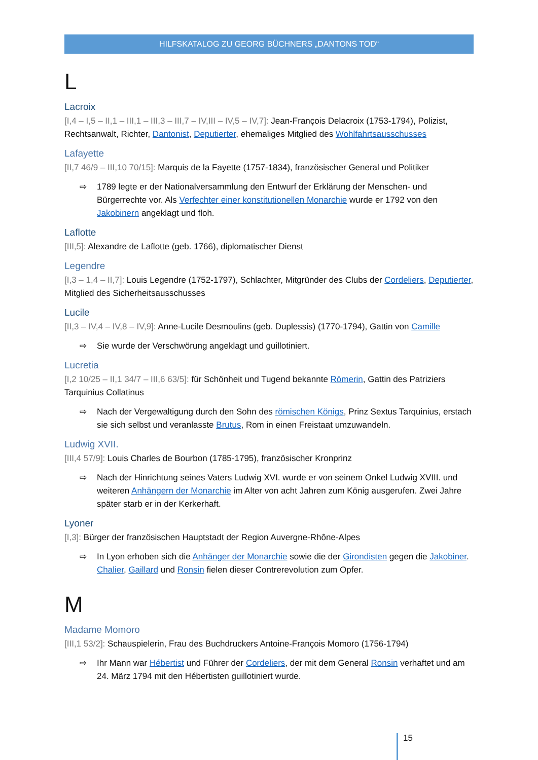HILFSKATALOG ZU GEORG BÜCHNERS „DANTONS TOD“
L
Lacroix
[I,4 – I,5 – II,1 – III,1 – III,3 – III,7 – IV,III – IV,5 – IV,7]: Jean-François Delacroix (1753-1794), Polizist, Rechtsanwalt, Richter, Dantonist, Deputierter, ehemaliges Mitglied des Wohlfahrtsausschusses
Lafayette
[II,7 46/9 – III,10 70/15]: Marquis de la Fayette (1757-1834), französischer General und Politiker
⇨ 1789 legte er der Nationalversammlung den Entwurf der Erklärung der Menschen- und Bürgerrechte vor. Als Verfechter einer konstitutionellen Monarchie wurde er 1792 von den Jakobinern angeklagt und floh.
Laflotte
[III,5]: Alexandre de Laflotte (geb. 1766), diplomatischer Dienst
Legendre
[I,3 – 1,4 – II,7]: Louis Legendre (1752-1797), Schlachter, Mitgründer des Clubs der Cordeliers, Deputierter, Mitglied des Sicherheitsausschusses
Lucile
[II,3 – IV,4 – IV,8 – IV,9]: Anne-Lucile Desmoulins (geb. Duplessis) (1770-1794), Gattin von Camille
⇨ Sie wurde der Verschwörung angeklagt und guillotiniert.
Lucretia
[I,2 10/25 – II,1 34/7 – III,6 63/5]: für Schönheit und Tugend bekannte Römerin, Gattin des Patriziers Tarquinius Collatinus
⇨ Nach der Vergewaltigung durch den Sohn des römischen Königs, Prinz Sextus Tarquinius, erstach sie sich selbst und veranlasste Brutus, Rom in einen Freistaat umzuwandeln.
Ludwig XVII.
[III,4 57/9]: Louis Charles de Bourbon (1785-1795), französischer Kronprinz
⇨ Nach der Hinrichtung seines Vaters Ludwig XVI. wurde er von seinem Onkel Ludwig XVIII. und weiteren Anhängern der Monarchie im Alter von acht Jahren zum König ausgerufen. Zwei Jahre später starb er in der Kerkerhaft.
Lyoner
[I,3]: Bürger der französischen Hauptstadt der Region Auvergne-Rhône-Alpes
⇨ In Lyon erhoben sich die Anhänger der Monarchie sowie die der Girondisten gegen die Jakobiner. Chalier, Gaillard und Ronsin fielen dieser Contrerevolution zum Opfer.
M
Madame Momoro
[III,1 53/2]: Schauspielerin, Frau des Buchdruckers Antoine-François Momoro (1756-1794)
⇨ Ihr Mann war Hébertist und Führer der Cordeliers, der mit dem General Ronsin verhaftet und am 24. März 1794 mit den Hébertisten guillotiniert wurde.
15